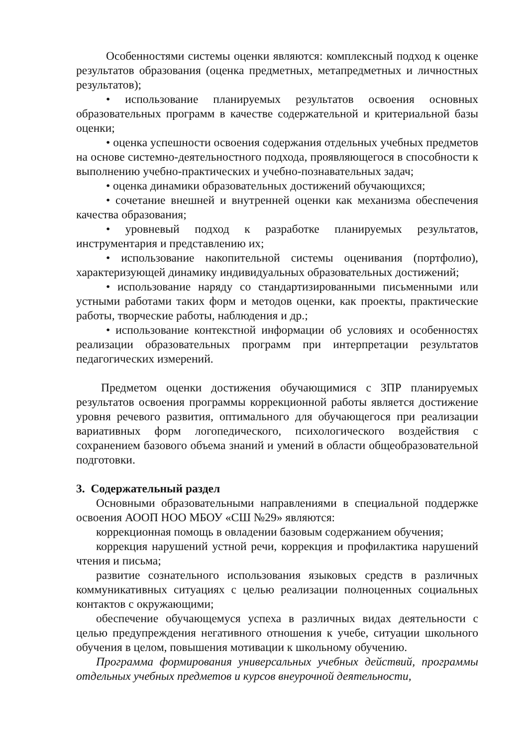Особенностями системы оценки являются: комплексный подход к оценке результатов образования (оценка предметных, метапредметных и личностных результатов);
• использование планируемых результатов освоения основных образовательных программ в качестве содержательной и критериальной базы оценки;
• оценка успешности освоения содержания отдельных учебных предметов на основе системно-деятельностного подхода, проявляющегося в способности к выполнению учебно-практических и учебно-познавательных задач;
• оценка динамики образовательных достижений обучающихся;
• сочетание внешней и внутренней оценки как механизма обеспечения качества образования;
• уровневый подход к разработке планируемых результатов, инструментария и представлению их;
• использование накопительной системы оценивания (портфолио), характеризующей динамику индивидуальных образовательных достижений;
• использование наряду со стандартизированными письменными или устными работами таких форм и методов оценки, как проекты, практические работы, творческие работы, наблюдения и др.;
• использование контекстной информации об условиях и особенностях реализации образовательных программ при интерпретации результатов педагогических измерений.
Предметом оценки достижения обучающимися с ЗПР планируемых результатов освоения программы коррекционной работы является достижение уровня речевого развития, оптимального для обучающегося при реализации вариативных форм логопедического, психологического воздействия с сохранением базового объема знаний и умений в области общеобразовательной подготовки.
3. Содержательный раздел
Основными образовательными направлениями в специальной поддержке освоения АООП НОО МБОУ «СШ №29» являются:
коррекционная помощь в овладении базовым содержанием обучения;
коррекция нарушений устной речи, коррекция и профилактика нарушений чтения и письма;
развитие сознательного использования языковых средств в различных коммуникативных ситуациях с целью реализации полноценных социальных контактов с окружающими;
обеспечение обучающемуся успеха в различных видах деятельности с целью предупреждения негативного отношения к учебе, ситуации школьного обучения в целом, повышения мотивации к школьному обучению.
Программа формирования универсальных учебных действий, программы отдельных учебных предметов и курсов внеурочной деятельности,